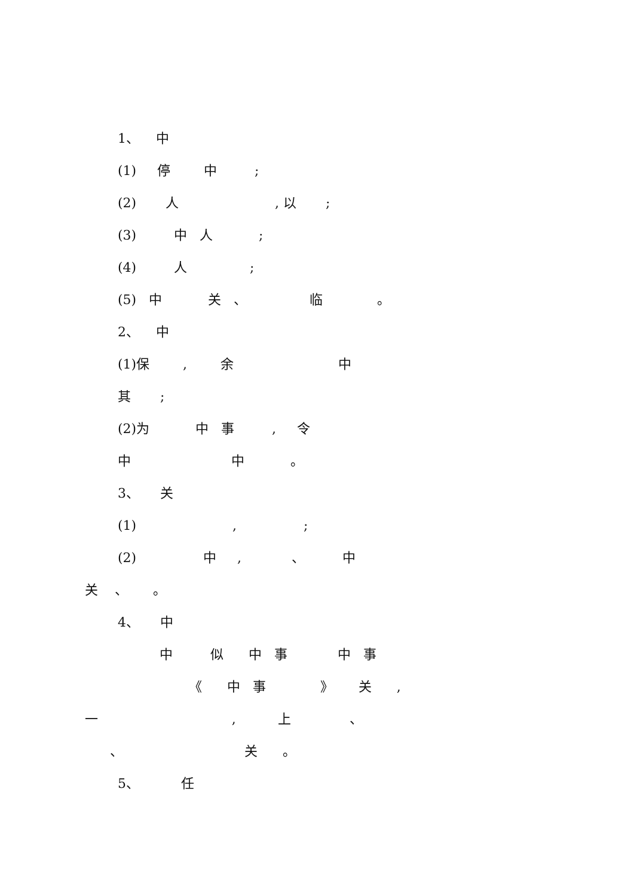1、 中
(1) 停 中 ;
(2) 人 , 以 ;
(3) 中 人 ;
(4) 人 ;
(5) 中 关 、 临 。
2、 中
(1)保 , 余 中
其 ;
(2)为 中 事 , 令
中 中 。
3、 关
(1) , ;
(2) 中 , 、 中
关 、 。
4、 中
中 似 中 事 中 事
《 中 事 》 关 ,
一 , 上 、
、 关 。
5、 任